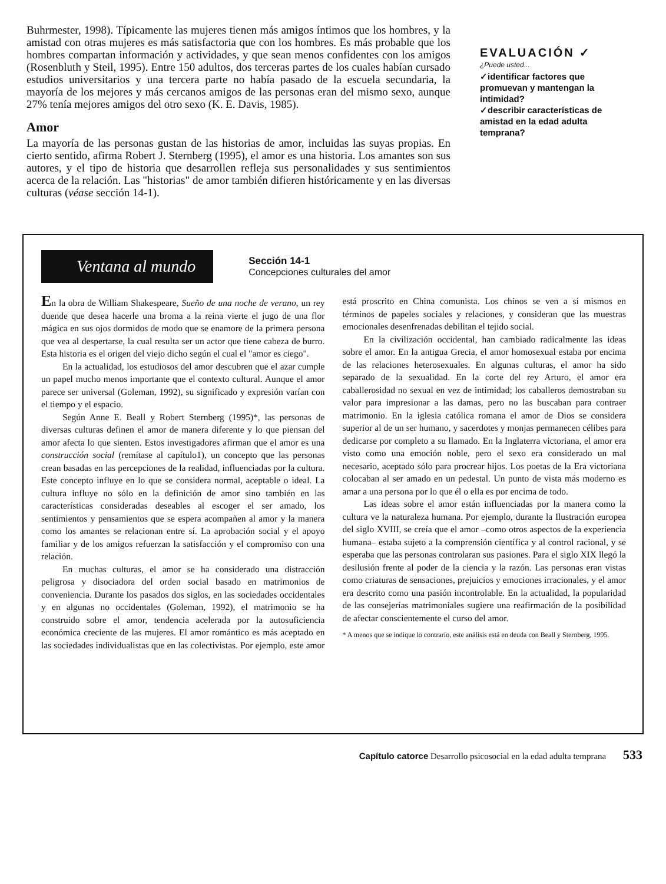Buhrmester, 1998). Típicamente las mujeres tienen más amigos íntimos que los hombres, y la amistad con otras mujeres es más satisfactoria que con los hombres. Es más probable que los hombres compartan información y actividades, y que sean menos confidentes con los amigos (Rosenbluth y Steil, 1995). Entre 150 adultos, dos terceras partes de los cuales habían cursado estudios universitarios y una tercera parte no había pasado de la escuela secundaria, la mayoría de los mejores y más cercanos amigos de las personas eran del mismo sexo, aunque 27% tenía mejores amigos del otro sexo (K. E. Davis, 1985).
Amor
La mayoría de las personas gustan de las historias de amor, incluidas las suyas propias. En cierto sentido, afirma Robert J. Sternberg (1995), el amor es una historia. Los amantes son sus autores, y el tipo de historia que desarrollen refleja sus personalidades y sus sentimientos acerca de la relación. Las "historias" de amor también difieren históricamente y en las diversas culturas (véase sección 14-1).
EVALUACIÓN ✓
¿Puede usted...
✓identificar factores que promuevan y mantengan la intimidad?
✓describir características de amistad en la edad adulta temprana?
Ventana al mundo
Sección 14-1
Concepciones culturales del amor
En la obra de William Shakespeare, Sueño de una noche de verano, un rey duende que desea hacerle una broma a la reina vierte el jugo de una flor mágica en sus ojos dormidos de modo que se enamore de la primera persona que vea al despertarse, la cual resulta ser un actor que tiene cabeza de burro. Esta historia es el origen del viejo dicho según el cual el "amor es ciego".
En la actualidad, los estudiosos del amor descubren que el azar cumple un papel mucho menos importante que el contexto cultural. Aunque el amor parece ser universal (Goleman, 1992), su significado y expresión varían con el tiempo y el espacio.
Según Anne E. Beall y Robert Sternberg (1995)*, las personas de diversas culturas definen el amor de manera diferente y lo que piensan del amor afecta lo que sienten. Estos investigadores afirman que el amor es una construcción social (remítase al capítulo1), un concepto que las personas crean basadas en las percepciones de la realidad, influenciadas por la cultura. Este concepto influye en lo que se considera normal, aceptable o ideal. La cultura influye no sólo en la definición de amor sino también en las características consideradas deseables al escoger el ser amado, los sentimientos y pensamientos que se espera acompañen al amor y la manera como los amantes se relacionan entre sí. La aprobación social y el apoyo familiar y de los amigos refuerzan la satisfacción y el compromiso con una relación.
En muchas culturas, el amor se ha considerado una distracción peligrosa y disociadora del orden social basado en matrimonios de conveniencia. Durante los pasados dos siglos, en las sociedades occidentales y en algunas no occidentales (Goleman, 1992), el matrimonio se ha construido sobre el amor, tendencia acelerada por la autosuficiencia económica creciente de las mujeres. El amor romántico es más aceptado en las sociedades individualistas que en las colectivistas. Por ejemplo, este amor está proscrito en China comunista. Los chinos se ven a sí mismos en términos de papeles sociales y relaciones, y consideran que las muestras emocionales desenfrenadas debilitan el tejido social.
En la civilización occidental, han cambiado radicalmente las ideas sobre el amor. En la antigua Grecia, el amor homosexual estaba por encima de las relaciones heterosexuales. En algunas culturas, el amor ha sido separado de la sexualidad. En la corte del rey Arturo, el amor era caballerosidad no sexual en vez de intimidad; los caballeros demostraban su valor para impresionar a las damas, pero no las buscaban para contraer matrimonio. En la iglesia católica romana el amor de Dios se considera superior al de un ser humano, y sacerdotes y monjas permanecen célibes para dedicarse por completo a su llamado. En la Inglaterra victoriana, el amor era visto como una emoción noble, pero el sexo era considerado un mal necesario, aceptado sólo para procrear hijos. Los poetas de la Era victoriana colocaban al ser amado en un pedestal. Un punto de vista más moderno es amar a una persona por lo que él o ella es por encima de todo.
Las ideas sobre el amor están influenciadas por la manera como la cultura ve la naturaleza humana. Por ejemplo, durante la Ilustración europea del siglo XVIII, se creía que el amor –como otros aspectos de la experiencia humana– estaba sujeto a la comprensión científica y al control racional, y se esperaba que las personas controlaran sus pasiones. Para el siglo XIX llegó la desilusión frente al poder de la ciencia y la razón. Las personas eran vistas como criaturas de sensaciones, prejuicios y emociones irracionales, y el amor era descrito como una pasión incontrolable. En la actualidad, la popularidad de las consejerías matrimoniales sugiere una reafirmación de la posibilidad de afectar conscientemente el curso del amor.
* A menos que se indique lo contrario, este análisis está en deuda con Beall y Sternberg, 1995.
Capítulo catorce Desarrollo psicosocial en la edad adulta temprana 533